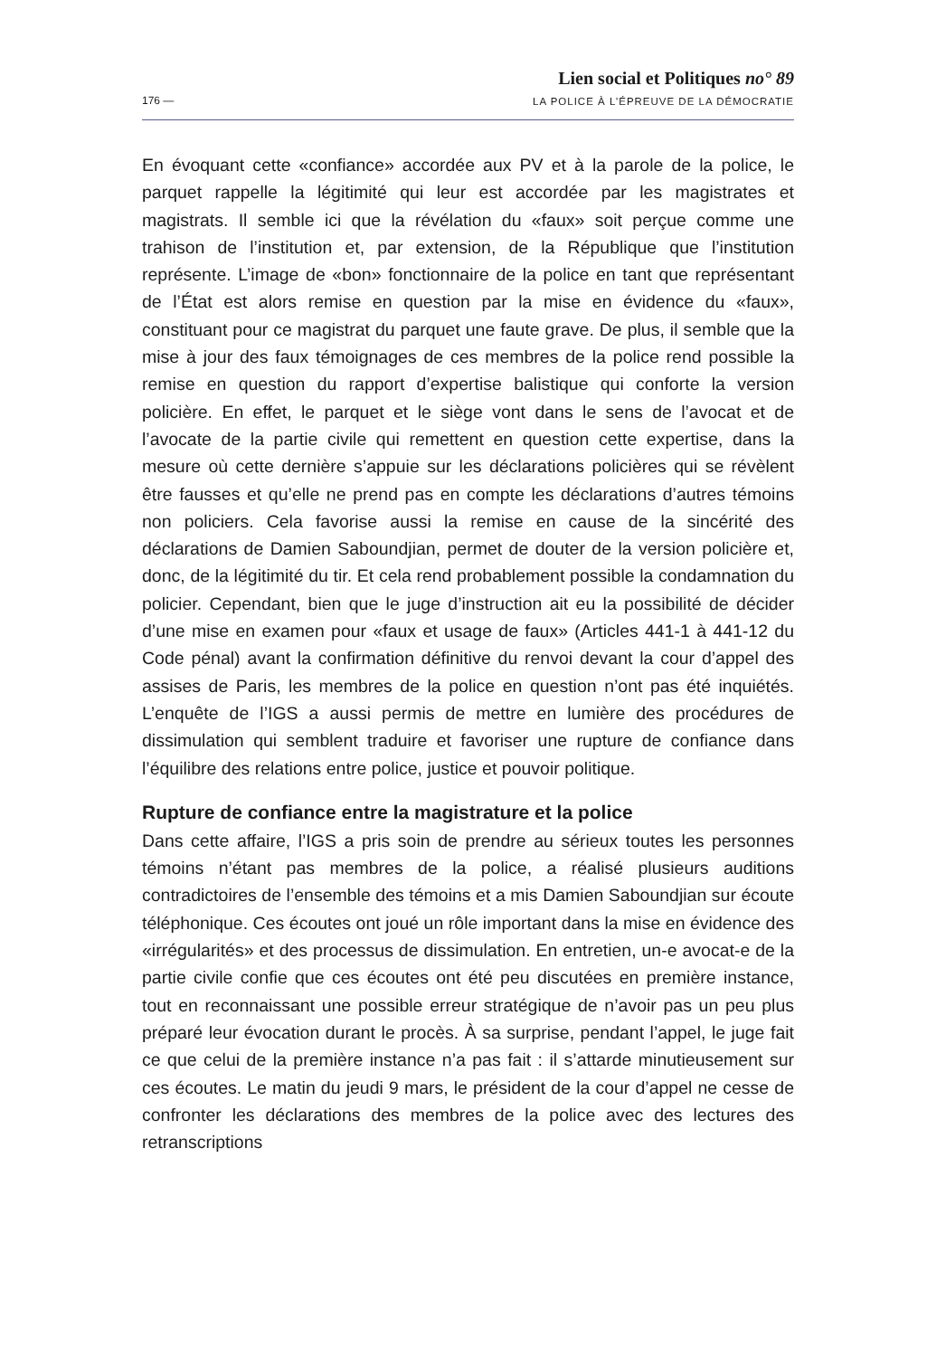176 —
Lien social et Politiques no° 89
LA POLICE À L’ÉPREUVE DE LA DÉMOCRATIE
En évoquant cette «confiance» accordée aux PV et à la parole de la police, le parquet rappelle la légitimité qui leur est accordée par les magistrates et magistrats. Il semble ici que la révélation du «faux» soit perçue comme une trahison de l’institution et, par extension, de la République que l’institution représente. L’image de «bon» fonctionnaire de la police en tant que représentant de l’État est alors remise en question par la mise en évidence du «faux», constituant pour ce magistrat du parquet une faute grave. De plus, il semble que la mise à jour des faux témoignages de ces membres de la police rend possible la remise en question du rapport d’expertise balistique qui conforte la version policière. En effet, le parquet et le siège vont dans le sens de l’avocat et de l’avocate de la partie civile qui remettent en question cette expertise, dans la mesure où cette dernière s’appuie sur les déclarations policières qui se révèlent être fausses et qu’elle ne prend pas en compte les déclarations d’autres témoins non policiers. Cela favorise aussi la remise en cause de la sincérité des déclarations de Damien Saboundjian, permet de douter de la version policière et, donc, de la légitimité du tir. Et cela rend probablement possible la condamnation du policier. Cependant, bien que le juge d’instruction ait eu la possibilité de décider d’une mise en examen pour «faux et usage de faux» (Articles 441-1 à 441-12 du Code pénal) avant la confirmation définitive du renvoi devant la cour d’appel des assises de Paris, les membres de la police en question n’ont pas été inquiétés. L’enquête de l’IGS a aussi permis de mettre en lumière des procédures de dissimulation qui semblent traduire et favoriser une rupture de confiance dans l’équilibre des relations entre police, justice et pouvoir politique.
Rupture de confiance entre la magistrature et la police
Dans cette affaire, l’IGS a pris soin de prendre au sérieux toutes les personnes témoins n’étant pas membres de la police, a réalisé plusieurs auditions contradictoires de l’ensemble des témoins et a mis Damien Saboundjian sur écoute téléphonique. Ces écoutes ont joué un rôle important dans la mise en évidence des «irrégularités» et des processus de dissimulation. En entretien, un-e avocat-e de la partie civile confie que ces écoutes ont été peu discutées en première instance, tout en reconnaissant une possible erreur stratégique de n’avoir pas un peu plus préparé leur évocation durant le procès. À sa surprise, pendant l’appel, le juge fait ce que celui de la première instance n’a pas fait : il s’attarde minutieusement sur ces écoutes. Le matin du jeudi 9 mars, le président de la cour d’appel ne cesse de confronter les déclarations des membres de la police avec des lectures des retranscriptions